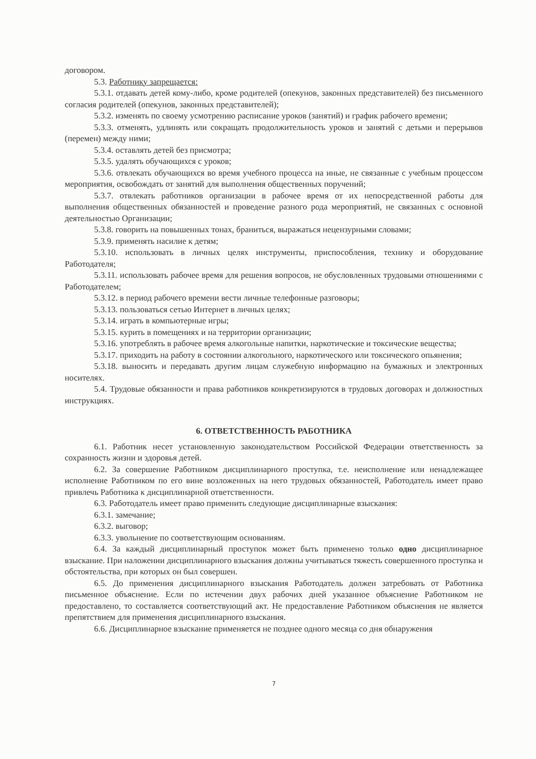договором.
5.3. Работнику запрещается:
5.3.1. отдавать детей кому-либо, кроме родителей (опекунов, законных представителей) без письменного согласия родителей (опекунов, законных представителей);
5.3.2. изменять по своему усмотрению расписание уроков (занятий) и график рабочего времени;
5.3.3. отменять, удлинять или сокращать продолжительность уроков и занятий с детьми и перерывов (перемен) между ними;
5.3.4. оставлять детей без присмотра;
5.3.5. удалять обучающихся с уроков;
5.3.6. отвлекать обучающихся во время учебного процесса на иные, не связанные с учебным процессом мероприятия, освобождать от занятий для выполнения общественных поручений;
5.3.7. отвлекать работников организации в рабочее время от их непосредственной работы для выполнения общественных обязанностей и проведение разного рода мероприятий, не связанных с основной деятельностью Организации;
5.3.8. говорить на повышенных тонах, браниться, выражаться нецензурными словами;
5.3.9. применять насилие к детям;
5.3.10. использовать в личных целях инструменты, приспособления, технику и оборудование Работодателя;
5.3.11. использовать рабочее время для решения вопросов, не обусловленных трудовыми отношениями с Работодателем;
5.3.12. в период рабочего времени вести личные телефонные разговоры;
5.3.13. пользоваться сетью Интернет в личных целях;
5.3.14. играть в компьютерные игры;
5.3.15. курить в помещениях и на территории организации;
5.3.16. употреблять в рабочее время алкогольные напитки, наркотические и токсические вещества;
5.3.17. приходить на работу в состоянии алкогольного, наркотического или токсического опьянения;
5.3.18. выносить и передавать другим лицам служебную информацию на бумажных и электронных носителях.
5.4. Трудовые обязанности и права работников конкретизируются в трудовых договорах и должностных инструкциях.
6. ОТВЕТСТВЕННОСТЬ РАБОТНИКА
6.1. Работник несет установленную законодательством Российской Федерации ответственность за сохранность жизни и здоровья детей.
6.2. За совершение Работником дисциплинарного проступка, т.е. неисполнение или ненадлежащее исполнение Работником по его вине возложенных на него трудовых обязанностей, Работодатель имеет право привлечь Работника к дисциплинарной ответственности.
6.3. Работодатель имеет право применить следующие дисциплинарные взыскания:
6.3.1. замечание;
6.3.2. выговор;
6.3.3. увольнение по соответствующим основаниям.
6.4. За каждый дисциплинарный проступок может быть применено только одно дисциплинарное взыскание. При наложении дисциплинарного взыскания должны учитываться тяжесть совершенного проступка и обстоятельства, при которых он был совершен.
6.5. До применения дисциплинарного взыскания Работодатель должен затребовать от Работника письменное объяснение. Если по истечении двух рабочих дней указанное объяснение Работником не предоставлено, то составляется соответствующий акт. Не предоставление Работником объяснения не является препятствием для применения дисциплинарного взыскания.
6.6. Дисциплинарное взыскание применяется не позднее одного месяца со дня обнаружения
7